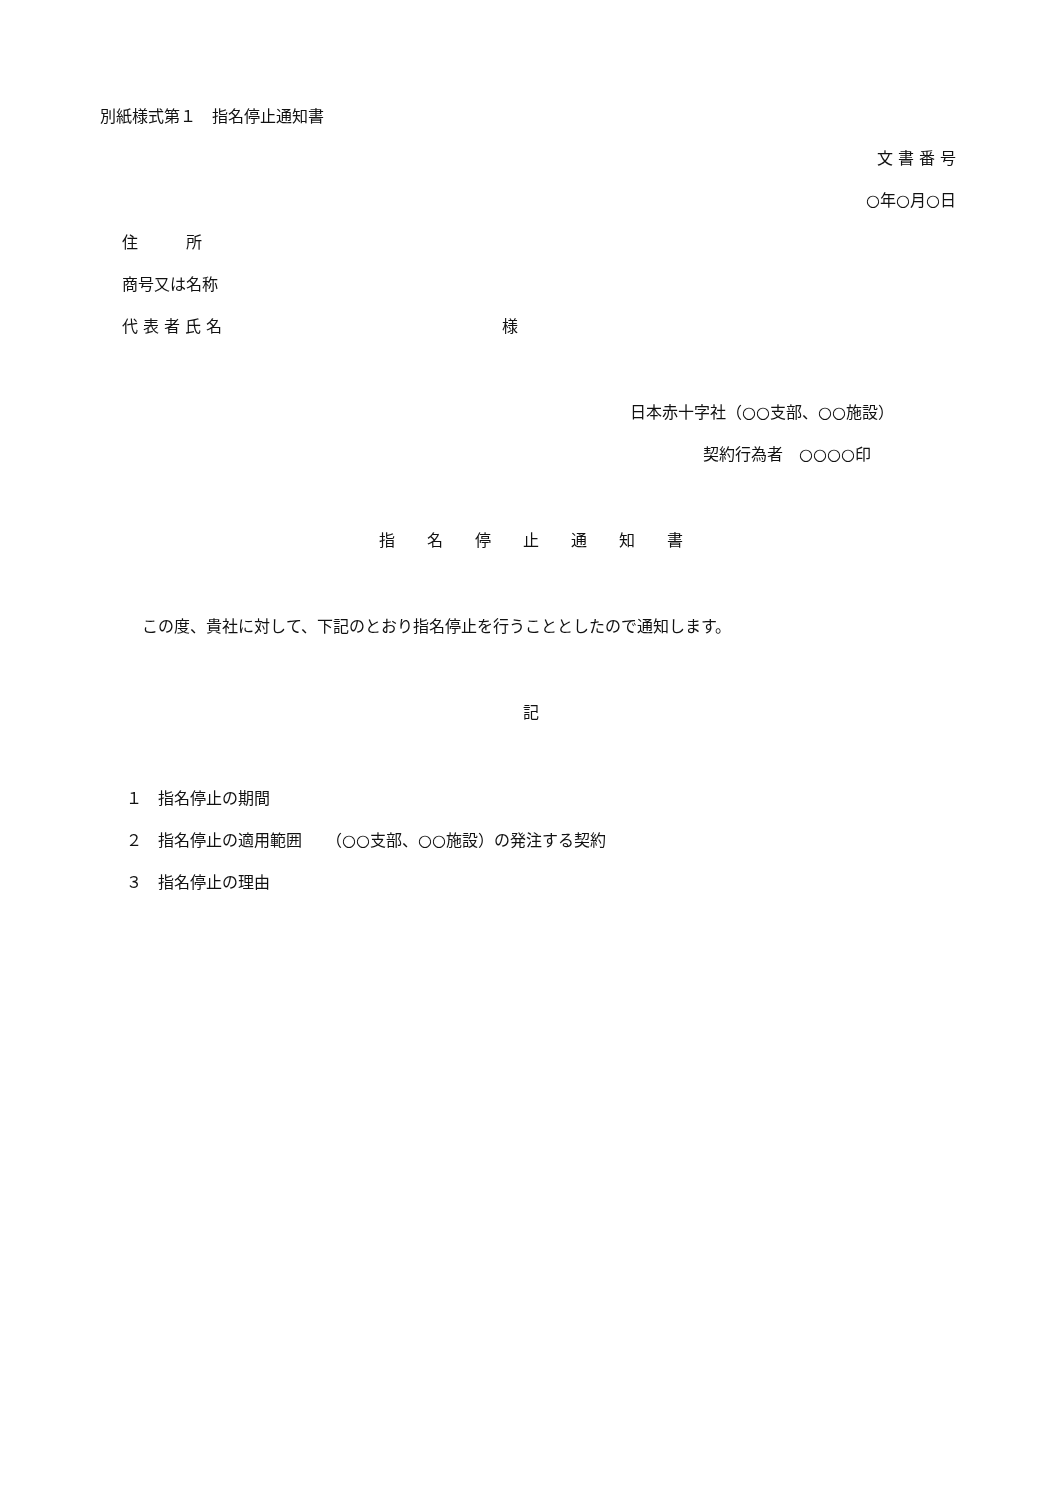別紙様式第１　指名停止通知書
文 書 番 号
○年○月○日
住　　　所
商号又は名称
代 表 者 氏 名 様
日本赤十字社（○○支部、○○施設）
契約行為者　○○○○印
指　　名　　停　　止　　通　　知　　書
この度、貴社に対して、下記のとおり指名停止を行うこととしたので通知します。
記
１　指名停止の期間
２　指名停止の適用範囲　　（○○支部、○○施設）の発注する契約
３　指名停止の理由